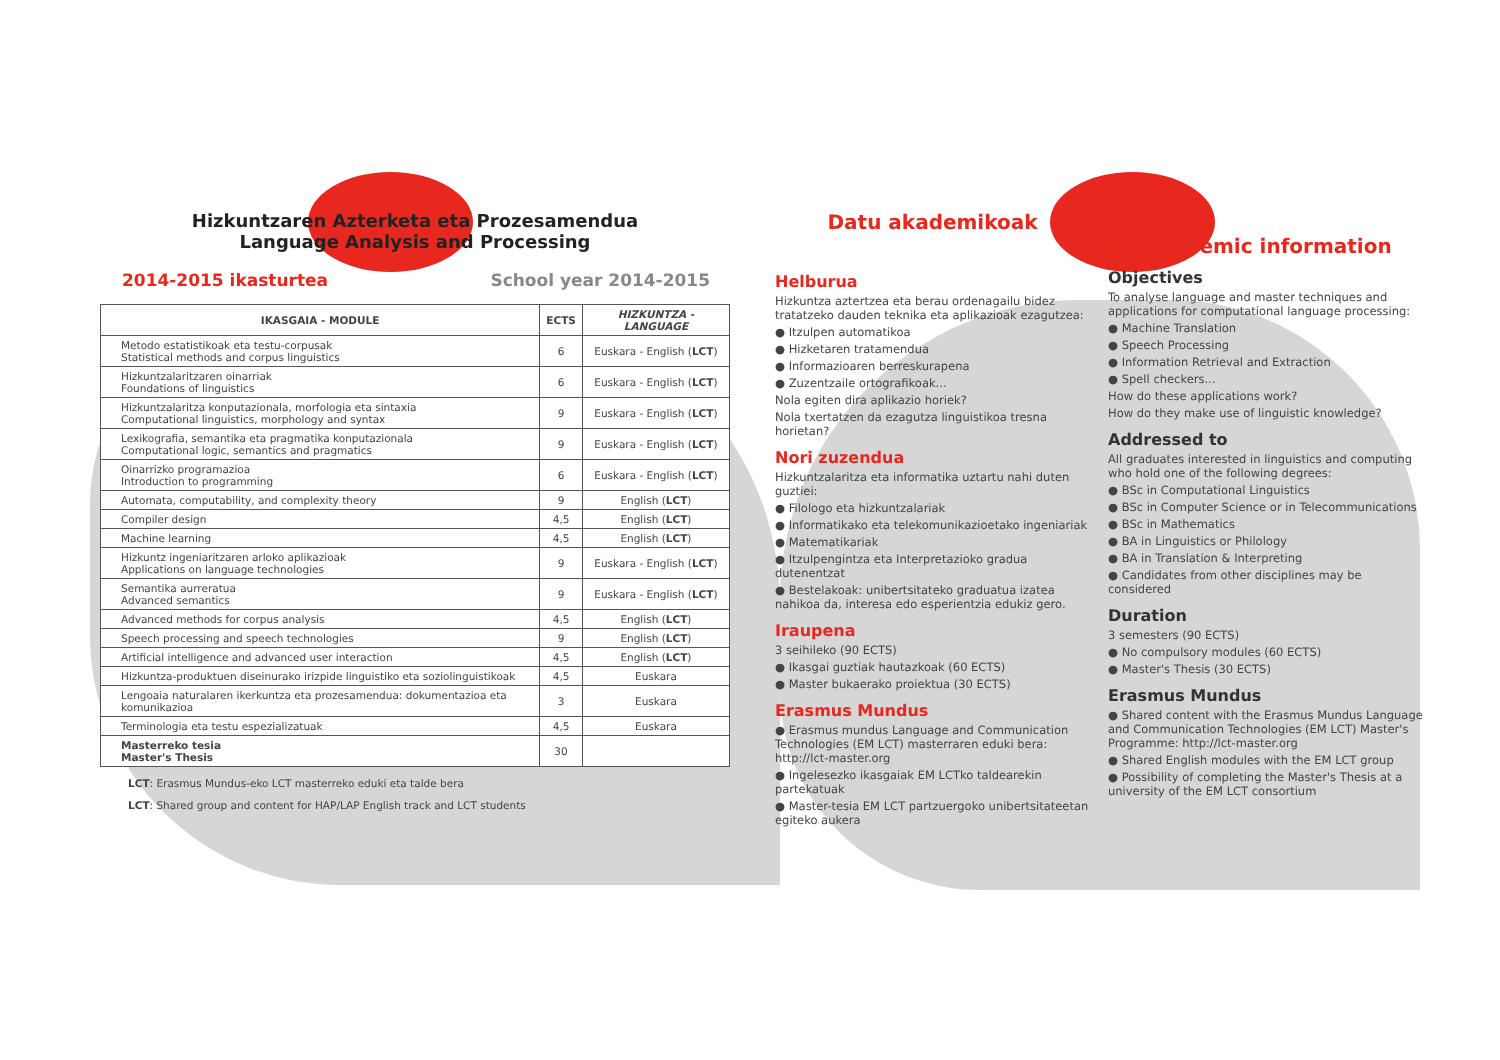Hizkuntzaren Azterketa eta Prozesamendua
Language Analysis and Processing
2014-2015 ikasturtea School year 2014-2015
| IKASGAIA - MODULE | ECTS | HIZKUNTZA - LANGUAGE |
| --- | --- | --- |
| Metodo estatistikoak eta testu-corpusak Statistical methods and corpus linguistics | 6 | Euskara - English ( LCT ) |
| Hizkuntzalaritzaren oinarriak Foundations of linguistics | 6 | Euskara - English ( LCT ) |
| Hizkuntzalaritza konputazionala, morfologia eta sintaxia Computational linguistics, morphology and syntax | 9 | Euskara - English ( LCT ) |
| Lexikografia, semantika eta pragmatika konputazionala Computational logic, semantics and pragmatics | 9 | Euskara - English ( LCT ) |
| Oinarrizko programazioa Introduction to programming | 6 | Euskara - English ( LCT ) |
| Automata, computability, and complexity theory | 9 | English ( LCT ) |
| Compiler design | 4,5 | English ( LCT ) |
| Machine learning | 4,5 | English ( LCT ) |
| Hizkuntz ingeniaritzaren arloko aplikazioak Applications on language technologies | 9 | Euskara - English ( LCT ) |
| Semantika aurreratua Advanced semantics | 9 | Euskara - English ( LCT ) |
| Advanced methods for corpus analysis | 4,5 | English ( LCT ) |
| Speech processing and speech technologies | 9 | English ( LCT ) |
| Artificial intelligence and advanced user interaction | 4,5 | English ( LCT ) |
| Hizkuntza-produktuen diseinurako irizpide linguistiko eta soziolinguistikoak | 4,5 | Euskara |
| Lengoaia naturalaren ikerkuntza eta prozesamendua: dokumentazioa eta komunikazioa | 3 | Euskara |
| Terminologia eta testu espezializatuak | 4,5 | Euskara |
| Masterreko tesia Master's Thesis | 30 | |
LCT: Erasmus Mundus-eko LCT masterreko eduki eta talde bera
LCT: Shared group and content for HAP/LAP English track and LCT students
Datu akademikoak
Helburua
Hizkuntza aztertzea eta berau ordenagailu bidez tratatzeko dauden teknika eta aplikazioak ezagutzea:
● Itzulpen automatikoa
● Hizketaren tratamendua
● Informazioaren berreskurapena
● Zuzentzaile ortografikoak...
Nola egiten dira aplikazio horiek?
Nola txertatzen da ezagutza linguistikoa tresna horietan?
Nori zuzendua
Hizkuntzalaritza eta informatika uztartu nahi duten guztiei:
● Filologo eta hizkuntzalariak
● Informatikako eta telekomunikazioetako ingeniariak
● Matematikariak
● Itzulpengintza eta Interpretazioko gradua dutenentzat
● Bestelakoak: unibertsitateko graduatua izatea nahikoa da, interesa edo esperientzia edukiz gero.
Iraupena
3 seihileko (90 ECTS)
● Ikasgai guztiak hautazkoak (60 ECTS)
● Master bukaerako proiektua (30 ECTS)
Erasmus Mundus
● Erasmus mundus Language and Communication Technologies (EM LCT) masterraren eduki bera: http://lct-master.org
● Ingelesezko ikasgaiak EM LCTko taldearekin partekatuak
● Master-tesia EM LCT partzuergoko unibertsitateetan egiteko aukera
Academic information
Objectives
To analyse language and master techniques and applications for computational language processing:
● Machine Translation
● Speech Processing
● Information Retrieval and Extraction
● Spell checkers...
How do these applications work?
How do they make use of linguistic knowledge?
Addressed to
All graduates interested in linguistics and computing who hold one of the following degrees:
● BSc in Computational Linguistics
● BSc in Computer Science or in Telecommunications
● BSc in Mathematics
● BA in Linguistics or Philology
● BA in Translation & Interpreting
● Candidates from other disciplines may be considered
Duration
3 semesters (90 ECTS)
● No compulsory modules (60 ECTS)
● Master's Thesis (30 ECTS)
Erasmus Mundus
● Shared content with the Erasmus Mundus Language and Communication Technologies (EM LCT) Master's Programme: http://lct-master.org
● Shared English modules with the EM LCT group
● Possibility of completing the Master's Thesis at a university of the EM LCT consortium